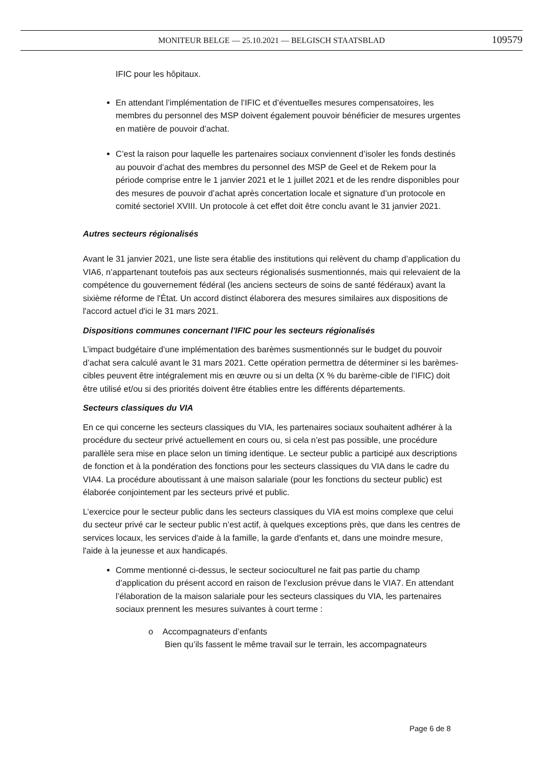MONITEUR BELGE — 25.10.2021 — BELGISCH STAATSBLAD
109579
IFIC pour les hôpitaux.
En attendant l’implémentation de l’IFIC et d’éventuelles mesures compensatoires, les membres du personnel des MSP doivent également pouvoir bénéficier de mesures urgentes en matière de pouvoir d’achat.
C’est la raison pour laquelle les partenaires sociaux conviennent d’isoler les fonds destinés au pouvoir d’achat des membres du personnel des MSP de Geel et de Rekem pour la période comprise entre le 1 janvier 2021 et le 1 juillet 2021 et de les rendre disponibles pour des mesures de pouvoir d’achat après concertation locale et signature d’un protocole en comité sectoriel XVIII. Un protocole à cet effet doit être conclu avant le 31 janvier 2021.
Autres secteurs régionalisés
Avant le 31 janvier 2021, une liste sera établie des institutions qui relèvent du champ d’application du VIA6, n’appartenant toutefois pas aux secteurs régionalisés susmentionnés, mais qui relevaient de la compétence du gouvernement fédéral (les anciens secteurs de soins de santé fédéraux) avant la sixième réforme de l'État. Un accord distinct élaborera des mesures similaires aux dispositions de l'accord actuel d'ici le 31 mars 2021.
Dispositions communes concernant l'IFIC pour les secteurs régionalisés
L’impact budgétaire d’une implémentation des barèmes susmentionnés sur le budget du pouvoir d’achat sera calculé avant le 31 mars 2021. Cette opération permettra de déterminer si les barèmes-cibles peuvent être intégralement mis en œuvre ou si un delta (X % du barème-cible de l’IFIC) doit être utilisé et/ou si des priorités doivent être établies entre les différents départements.
Secteurs classiques du VIA
En ce qui concerne les secteurs classiques du VIA, les partenaires sociaux souhaitent adhérer à la procédure du secteur privé actuellement en cours ou, si cela n’est pas possible, une procédure parallèle sera mise en place selon un timing identique. Le secteur public a participé aux descriptions de fonction et à la pondération des fonctions pour les secteurs classiques du VIA dans le cadre du VIA4. La procédure aboutissant à une maison salariale (pour les fonctions du secteur public) est élaborée conjointement par les secteurs privé et public.
L’exercice pour le secteur public dans les secteurs classiques du VIA est moins complexe que celui du secteur privé car le secteur public n’est actif, à quelques exceptions près, que dans les centres de services locaux, les services d'aide à la famille, la garde d'enfants et, dans une moindre mesure, l'aide à la jeunesse et aux handicapés.
Comme mentionné ci-dessus, le secteur socioculturel ne fait pas partie du champ d’application du présent accord en raison de l’exclusion prévue dans le VIA7. En attendant l’élaboration de la maison salariale pour les secteurs classiques du VIA, les partenaires sociaux prennent les mesures suivantes à court terme :
o Accompagnateurs d’enfants
Bien qu’ils fassent le même travail sur le terrain, les accompagnateurs
Page 6 de 8